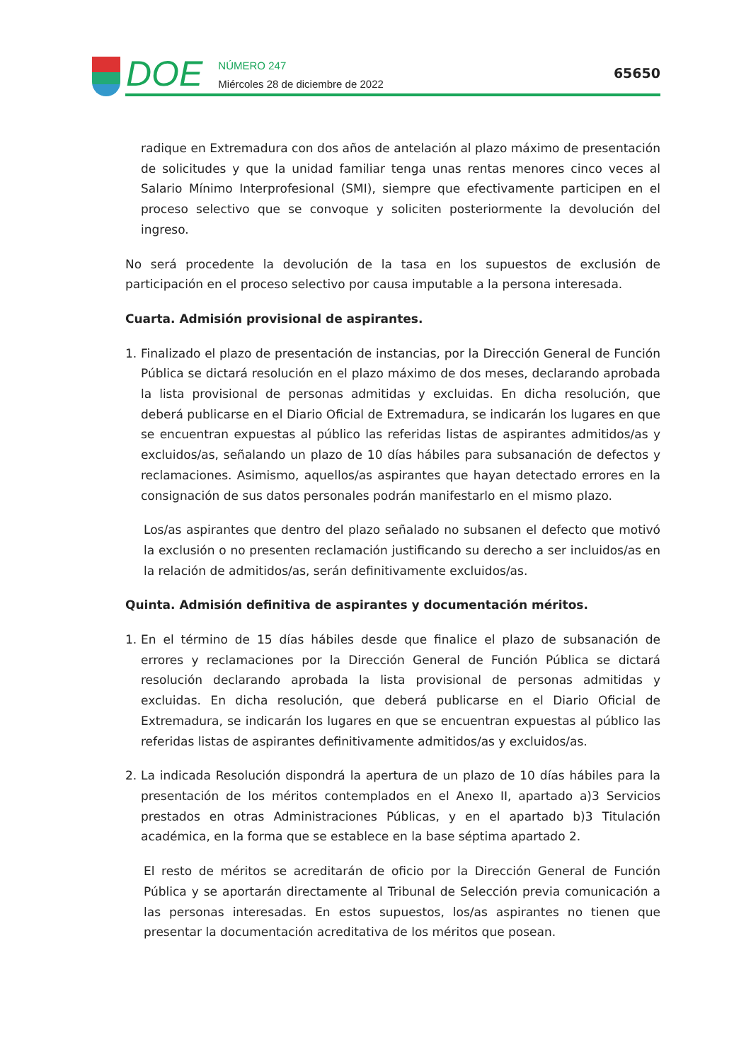DOE
NÚMERO 247
Miércoles 28 de diciembre de 2022
65650
radique en Extremadura con dos años de antelación al plazo máximo de presentación de solicitudes y que la unidad familiar tenga unas rentas menores cinco veces al Salario Mínimo Interprofesional (SMI), siempre que efectivamente participen en el proceso selectivo que se convoque y soliciten posteriormente la devolución del ingreso.
No será procedente la devolución de la tasa en los supuestos de exclusión de participación en el proceso selectivo por causa imputable a la persona interesada.
Cuarta. Admisión provisional de aspirantes.
1. Finalizado el plazo de presentación de instancias, por la Dirección General de Función Pública se dictará resolución en el plazo máximo de dos meses, declarando aprobada la lista provisional de personas admitidas y excluidas. En dicha resolución, que deberá publicarse en el Diario Oficial de Extremadura, se indicarán los lugares en que se encuentran expuestas al público las referidas listas de aspirantes admitidos/as y excluidos/as, señalando un plazo de 10 días hábiles para subsanación de defectos y reclamaciones. Asimismo, aquellos/as aspirantes que hayan detectado errores en la consignación de sus datos personales podrán manifestarlo en el mismo plazo.
Los/as aspirantes que dentro del plazo señalado no subsanen el defecto que motivó la exclusión o no presenten reclamación justificando su derecho a ser incluidos/as en la relación de admitidos/as, serán definitivamente excluidos/as.
Quinta. Admisión definitiva de aspirantes y documentación méritos.
1. En el término de 15 días hábiles desde que finalice el plazo de subsanación de errores y reclamaciones por la Dirección General de Función Pública se dictará resolución declarando aprobada la lista provisional de personas admitidas y excluidas. En dicha resolución, que deberá publicarse en el Diario Oficial de Extremadura, se indicarán los lugares en que se encuentran expuestas al público las referidas listas de aspirantes definitivamente admitidos/as y excluidos/as.
2. La indicada Resolución dispondrá la apertura de un plazo de 10 días hábiles para la presentación de los méritos contemplados en el Anexo II, apartado a)3 Servicios prestados en otras Administraciones Públicas, y en el apartado b)3 Titulación académica, en la forma que se establece en la base séptima apartado 2.
El resto de méritos se acreditarán de oficio por la Dirección General de Función Pública y se aportarán directamente al Tribunal de Selección previa comunicación a las personas interesadas. En estos supuestos, los/as aspirantes no tienen que presentar la documentación acreditativa de los méritos que posean.